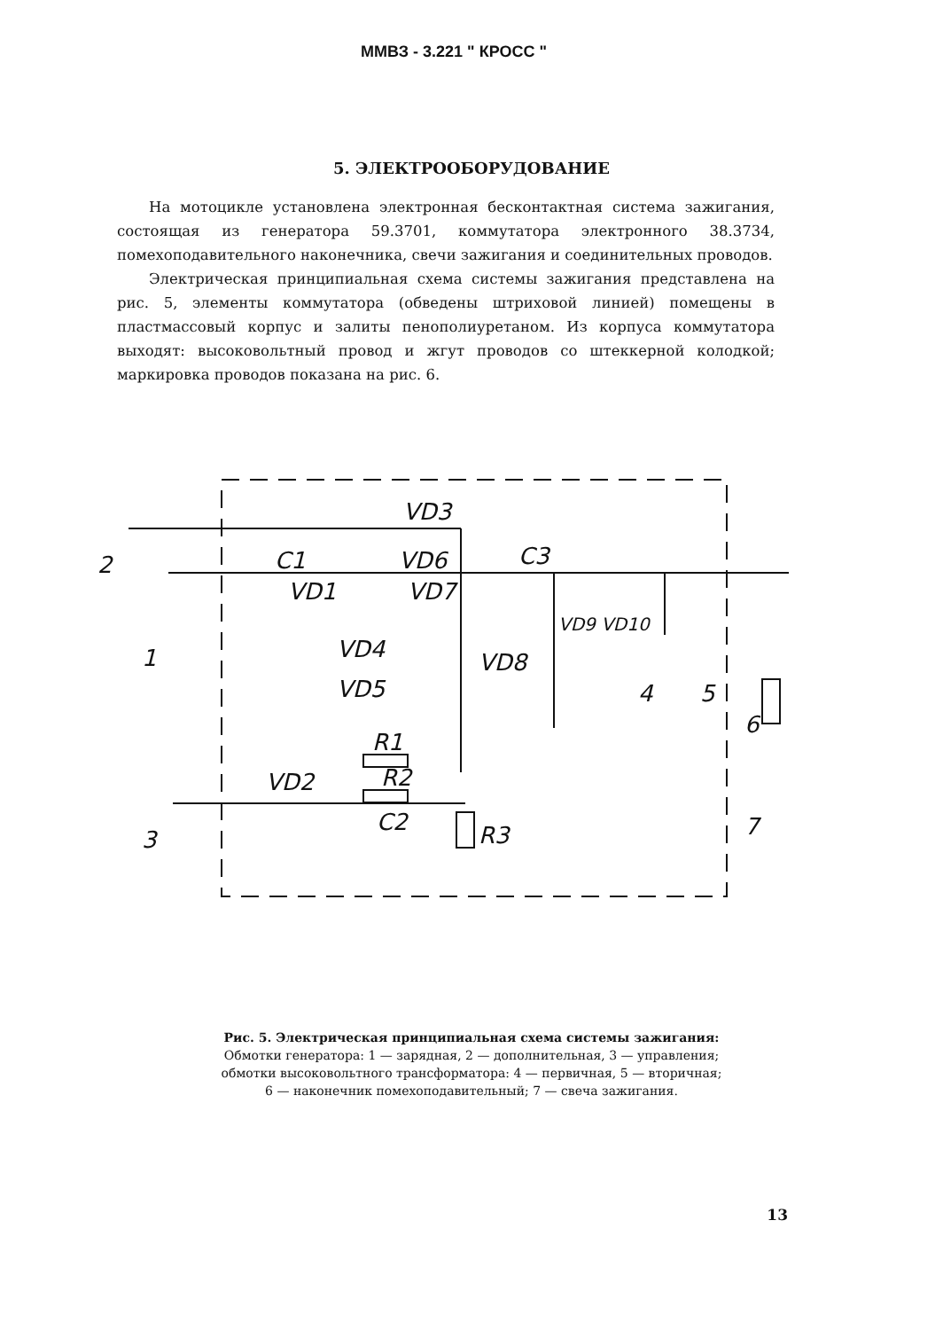ММВЗ - 3.221 " КРОСС "
5. ЭЛЕКТРООБОРУДОВАНИЕ
На мотоцикле установлена электронная бесконтактная система зажигания, состоящая из генератора 59.3701, коммутатора электронного 38.3734, помехоподавительного наконечника, свечи зажигания и соединительных проводов.
Электрическая принципиальная схема системы зажигания представлена на рис. 5, элементы коммутатора (обведены штриховой линией) помещены в пластмассовый корпус и залиты пенополиуретаном. Из корпуса коммутатора выходят: высоковольтный провод и жгут проводов со штеккерной колодкой; маркировка проводов показана на рис. 6.
VD3
C1
VD6
C3
VD1
VD7
VD4
VD5
VD8
VD9 VD10
R1
R2
VD2
C2
R3
2
1
3
4
5
6
7
Рис. 5. Электрическая принципиальная схема системы зажигания:
Обмотки генератора: 1 — зарядная, 2 — дополнительная, 3 — управления;
обмотки высоковольтного трансформатора: 4 — первичная, 5 — вторичная;
6 — наконечник помехоподавительный; 7 — свеча зажигания.
13